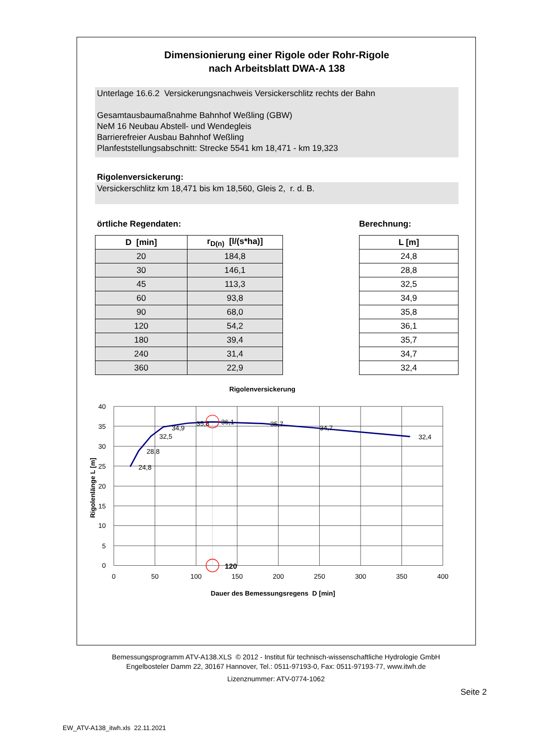Dimensionierung einer Rigole oder Rohr-Rigole
nach Arbeitsblatt DWA-A 138
Unterlage 16.6.2 Versickerungsnachweis Versickerschlitz rechts der Bahn
Gesamtausbaumaßnahme Bahnhof Weßling (GBW)
NeM 16 Neubau Abstell- und Wendegleis
Barrierefreier Ausbau Bahnhof Weßling
Planfeststellungsabschnitt: Strecke 5541 km 18,471 - km 19,323
Rigolenversickerung:
Versickerschlitz km 18,471 bis km 18,560, Gleis 2, r. d. B.
örtliche Regendaten: Berechnung:
| D [min] | r<sub>D(n)</sub> [l/(s*ha)] |
| --- | --- |
| 20 | 184,8 |
| 30 | 146,1 |
| 45 | 113,3 |
| 60 | 93,8 |
| 90 | 68,0 |
| 120 | 54,2 |
| 180 | 39,4 |
| 240 | 31,4 |
| 360 | 22,9 |
| L [m] |
| --- |
| 24,8 |
| 28,8 |
| 32,5 |
| 34,9 |
| 35,8 |
| 36,1 |
| 35,7 |
| 34,7 |
| 32,4 |
Rigolenversickerung
40
35
30
25
20
15
10
5
0
0
50
100
150
200
250
300
350
400
24,8
28,8
32,5
34,9
35,8
36,1
35,7
34,7
32,4
120
Dauer des Bemessungsregens D [min]
Rigolenlänge L [m]
Bemessungsprogramm ATV-A138.XLS © 2012 - Institut für technisch-wissenschaftliche Hydrologie GmbH
Engelbosteler Damm 22, 30167 Hannover, Tel.: 0511-97193-0, Fax: 0511-97193-77, www.itwh.de
Lizenznummer: ATV-0774-1062
Seite 2
EW_ATV-A138_itwh.xls 22.11.2021